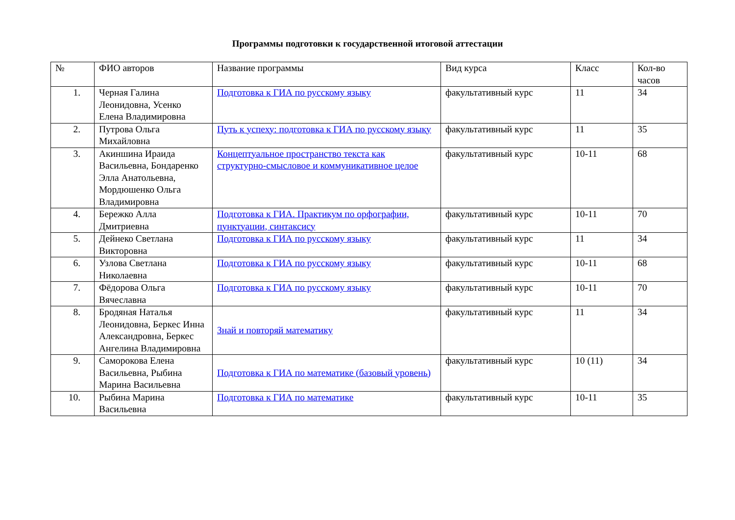Программы подготовки к государственной итоговой аттестации
| № | ФИО авторов | Название программы | Вид курса | Класс | Кол-во часов |
| --- | --- | --- | --- | --- | --- |
| 1. | Черная Галина Леонидовна, Усенко Елена Владимировна | Подготовка к ГИА по русскому языку | факультативный курс | 11 | 34 |
| 2. | Путрова Ольга Михайловна | Путь к успеху: подготовка к ГИА по русскому языку | факультативный курс | 11 | 35 |
| 3. | Акиншина Ираида Васильевна, Бондаренко Элла Анатольевна, Мордюшенко Ольга Владимировна | Концептуальное пространство текста как структурно-смысловое и коммуникативное целое | факультативный курс | 10-11 | 68 |
| 4. | Бережко Алла Дмитриевна | Подготовка к ГИА. Практикум по орфографии, пунктуации, синтаксису | факультативный курс | 10-11 | 70 |
| 5. | Дейнеко Светлана Викторовна | Подготовка к ГИА по русскому языку | факультативный курс | 11 | 34 |
| 6. | Узлова Светлана Николаевна | Подготовка к ГИА по русскому языку | факультативный курс | 10-11 | 68 |
| 7. | Фёдорова Ольга Вячеславна | Подготовка к ГИА по русскому языку | факультативный курс | 10-11 | 70 |
| 8. | Бродяная Наталья Леонидовна, Беркес Инна Александровна, Беркес Ангелина Владимировна | Знай и повторяй математику | факультативный курс | 11 | 34 |
| 9. | Саморокова Елена Васильевна, Рыбина Марина Васильевна | Подготовка к ГИА по математике (базовый уровень) | факультативный курс | 10 (11) | 34 |
| 10. | Рыбина Марина Васильевна | Подготовка к ГИА по математике | факультативный курс | 10-11 | 35 |